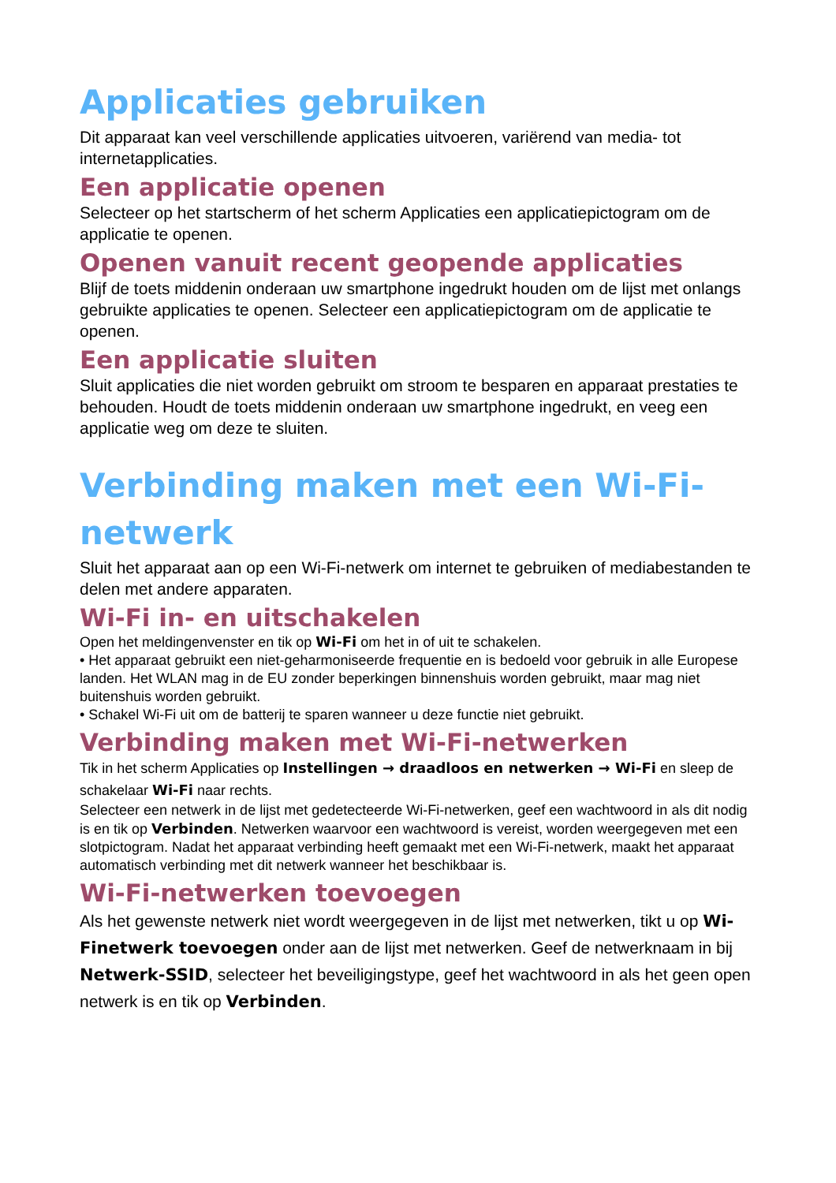Applicaties gebruiken
Dit apparaat kan veel verschillende applicaties uitvoeren, variërend van media- tot internetapplicaties.
Een applicatie openen
Selecteer op het startscherm of het scherm Applicaties een applicatiepictogram om de applicatie te openen.
Openen vanuit recent geopende applicaties
Blijf de toets middenin onderaan uw smartphone ingedrukt houden om de lijst met onlangs gebruikte applicaties te openen. Selecteer een applicatiepictogram om de applicatie te openen.
Een applicatie sluiten
Sluit applicaties die niet worden gebruikt om stroom te besparen en apparaat prestaties te behouden. Houdt de toets middenin onderaan uw smartphone ingedrukt, en veeg een applicatie weg om deze te sluiten.
Verbinding maken met een Wi-Fi-netwerk
Sluit het apparaat aan op een Wi-Fi-netwerk om internet te gebruiken of mediabestanden te delen met andere apparaten.
Wi-Fi in- en uitschakelen
Open het meldingenvenster en tik op Wi-Fi om het in of uit te schakelen.
• Het apparaat gebruikt een niet-geharmoniseerde frequentie en is bedoeld voor gebruik in alle Europese landen. Het WLAN mag in de EU zonder beperkingen binnenshuis worden gebruikt, maar mag niet buitenshuis worden gebruikt.
• Schakel Wi-Fi uit om de batterij te sparen wanneer u deze functie niet gebruikt.
Verbinding maken met Wi-Fi-netwerken
Tik in het scherm Applicaties op Instellingen → draadloos en netwerken → Wi-Fi en sleep de schakelaar Wi-Fi naar rechts.
Selecteer een netwerk in de lijst met gedetecteerde Wi-Fi-netwerken, geef een wachtwoord in als dit nodig is en tik op Verbinden. Netwerken waarvoor een wachtwoord is vereist, worden weergegeven met een slotpictogram. Nadat het apparaat verbinding heeft gemaakt met een Wi-Fi-netwerk, maakt het apparaat automatisch verbinding met dit netwerk wanneer het beschikbaar is.
Wi-Fi-netwerken toevoegen
Als het gewenste netwerk niet wordt weergegeven in de lijst met netwerken, tikt u op Wi-Finetwerk toevoegen onder aan de lijst met netwerken. Geef de netwerknaam in bij Netwerk-SSID, selecteer het beveiligingstype, geef het wachtwoord in als het geen open netwerk is en tik op Verbinden.